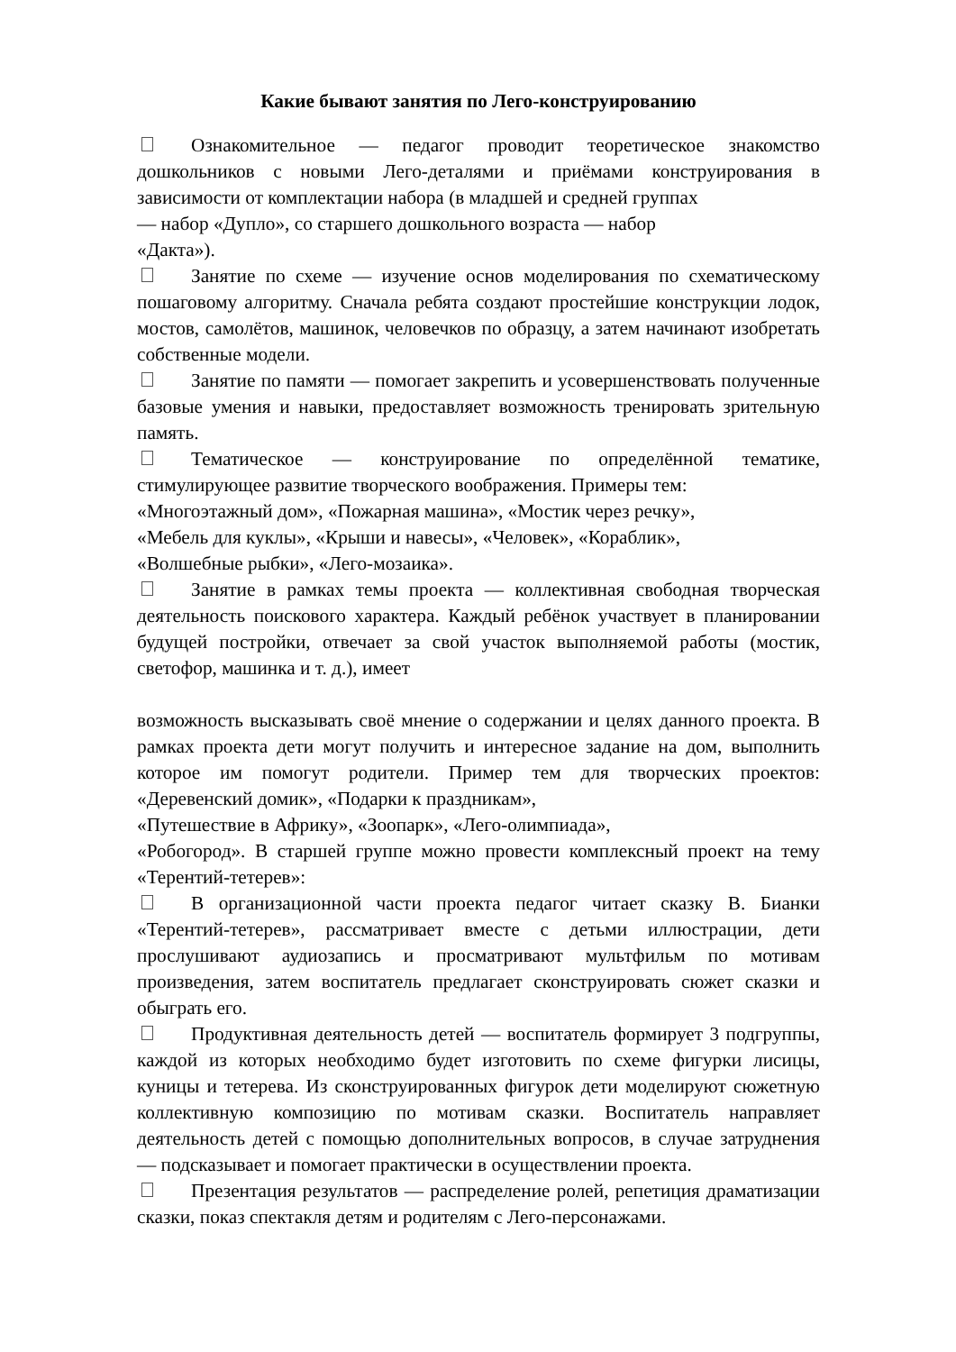Какие бывают занятия по Лего-конструированию
Ознакомительное — педагог проводит теоретическое знакомство дошкольников с новыми Лего-деталями и приёмами конструирования в зависимости от комплектации набора (в младшей и средней группах
— набор «Дупло», со старшего дошкольного возраста — набор
«Дакта»).
Занятие по схеме — изучение основ моделирования по схематическому пошаговому алгоритму. Сначала ребята создают простейшие конструкции лодок, мостов, самолётов, машинок, человечков по образцу, а затем начинают изобретать собственные модели.
Занятие по памяти — помогает закрепить и усовершенствовать полученные базовые умения и навыки, предоставляет возможность тренировать зрительную память.
Тематическое — конструирование по определённой тематике, стимулирующее развитие творческого воображения. Примеры тем:
«Многоэтажный дом», «Пожарная машина», «Мостик через речку»,
«Мебель для куклы», «Крыши и навесы», «Человек», «Кораблик»,
«Волшебные рыбки», «Лего-мозаика».
Занятие в рамках темы проекта — коллективная свободная творческая деятельность поискового характера. Каждый ребёнок участвует в планировании будущей постройки, отвечает за свой участок выполняемой работы (мостик, светофор, машинка и т. д.), имеет
возможность высказывать своё мнение о содержании и целях данного проекта. В рамках проекта дети могут получить и интересное задание на дом, выполнить которое им помогут родители. Пример тем для творческих проектов: «Деревенский домик», «Подарки к праздникам»,
«Путешествие в Африку», «Зоопарк», «Лего-олимпиада»,
«Робогород». В старшей группе можно провести комплексный проект на тему «Терентий-тетерев»:
В организационной части проекта педагог читает сказку В. Бианки «Терентий-тетерев», рассматривает вместе с детьми иллюстрации, дети прослушивают аудиозапись и просматривают мультфильм по мотивам произведения, затем воспитатель предлагает сконструировать сюжет сказки и обыграть его.
Продуктивная деятельность детей — воспитатель формирует 3 подгруппы, каждой из которых необходимо будет изготовить по схеме фигурки лисицы, куницы и тетерева. Из сконструированных фигурок дети моделируют сюжетную коллективную композицию по мотивам сказки. Воспитатель направляет деятельность детей с помощью дополнительных вопросов, в случае затруднения — подсказывает и помогает практически в осуществлении проекта.
Презентация результатов — распределение ролей, репетиция драматизации сказки, показ спектакля детям и родителям с Лего-персонажами.